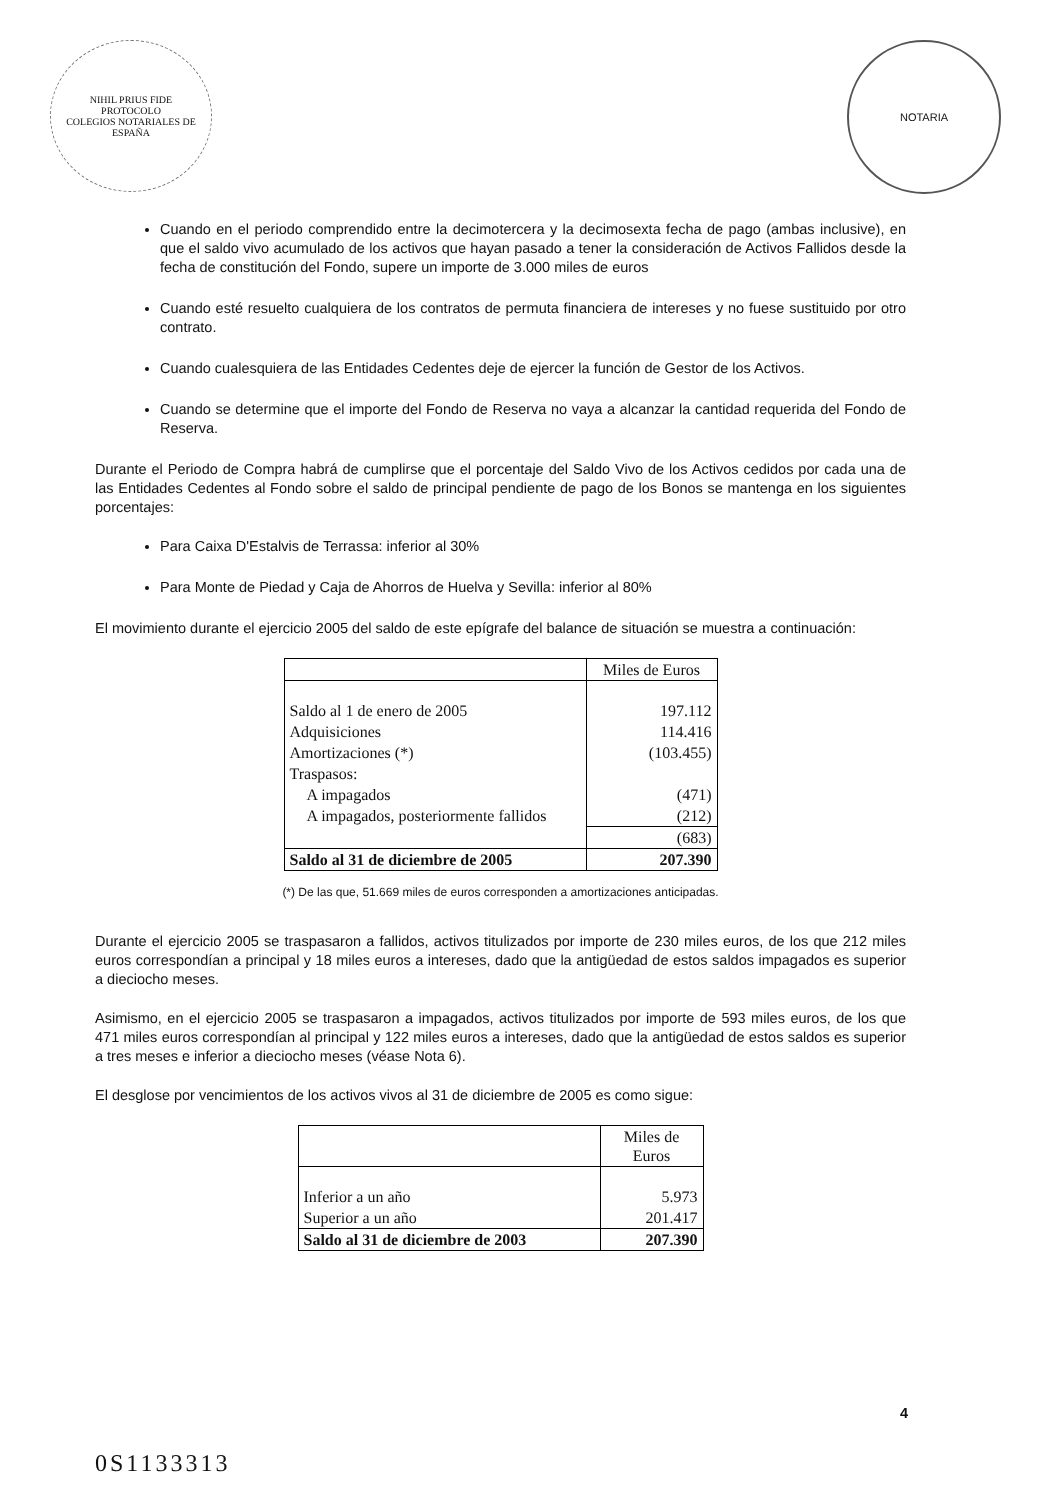NIHIL PRIUS FIDE
PROTOCOLO
COLEGIOS NOTARIALES DE ESPAÑA
NOTARIA
Cuando en el periodo comprendido entre la decimotercera y la decimosexta fecha de pago (ambas inclusive), en que el saldo vivo acumulado de los activos que hayan pasado a tener la consideración de Activos Fallidos desde la fecha de constitución del Fondo, supere un importe de 3.000 miles de euros
Cuando esté resuelto cualquiera de los contratos de permuta financiera de intereses y no fuese sustituido por otro contrato.
Cuando cualesquiera de las Entidades Cedentes deje de ejercer la función de Gestor de los Activos.
Cuando se determine que el importe del Fondo de Reserva no vaya a alcanzar la cantidad requerida del Fondo de Reserva.
Durante el Periodo de Compra habrá de cumplirse que el porcentaje del Saldo Vivo de los Activos cedidos por cada una de las Entidades Cedentes al Fondo sobre el saldo de principal pendiente de pago de los Bonos se mantenga en los siguientes porcentajes:
Para Caixa D'Estalvis de Terrassa: inferior al 30%
Para Monte de Piedad y Caja de Ahorros de Huelva y Sevilla: inferior al 80%
El movimiento durante el ejercicio 2005 del saldo de este epígrafe del balance de situación se muestra a continuación:
| | Miles de Euros |
| --- | --- |
| Saldo al 1 de enero de 2005 | 197.112 |
| Adquisiciones | 114.416 |
| Amortizaciones (*) | (103.455) |
| Traspasos: | |
| A impagados | (471) |
| A impagados, posteriormente fallidos | (212) |
| | (683) |
| Saldo al 31 de diciembre de 2005 | 207.390 |
(*) De las que, 51.669 miles de euros corresponden a amortizaciones anticipadas.
Durante el ejercicio 2005 se traspasaron a fallidos, activos titulizados por importe de 230 miles euros, de los que 212 miles euros correspondían a principal y 18 miles euros a intereses, dado que la antigüedad de estos saldos impagados es superior a dieciocho meses.
Asimismo, en el ejercicio 2005 se traspasaron a impagados, activos titulizados por importe de 593 miles euros, de los que 471 miles euros correspondían al principal y 122 miles euros a intereses, dado que la antigüedad de estos saldos es superior a tres meses e inferior a dieciocho meses (véase Nota 6).
El desglose por vencimientos de los activos vivos al 31 de diciembre de 2005 es como sigue:
| | Miles de Euros |
| --- | --- |
| Inferior a un año | 5.973 |
| Superior a un año | 201.417 |
| Saldo al 31 de diciembre de 2003 | 207.390 |
4
0S1133313